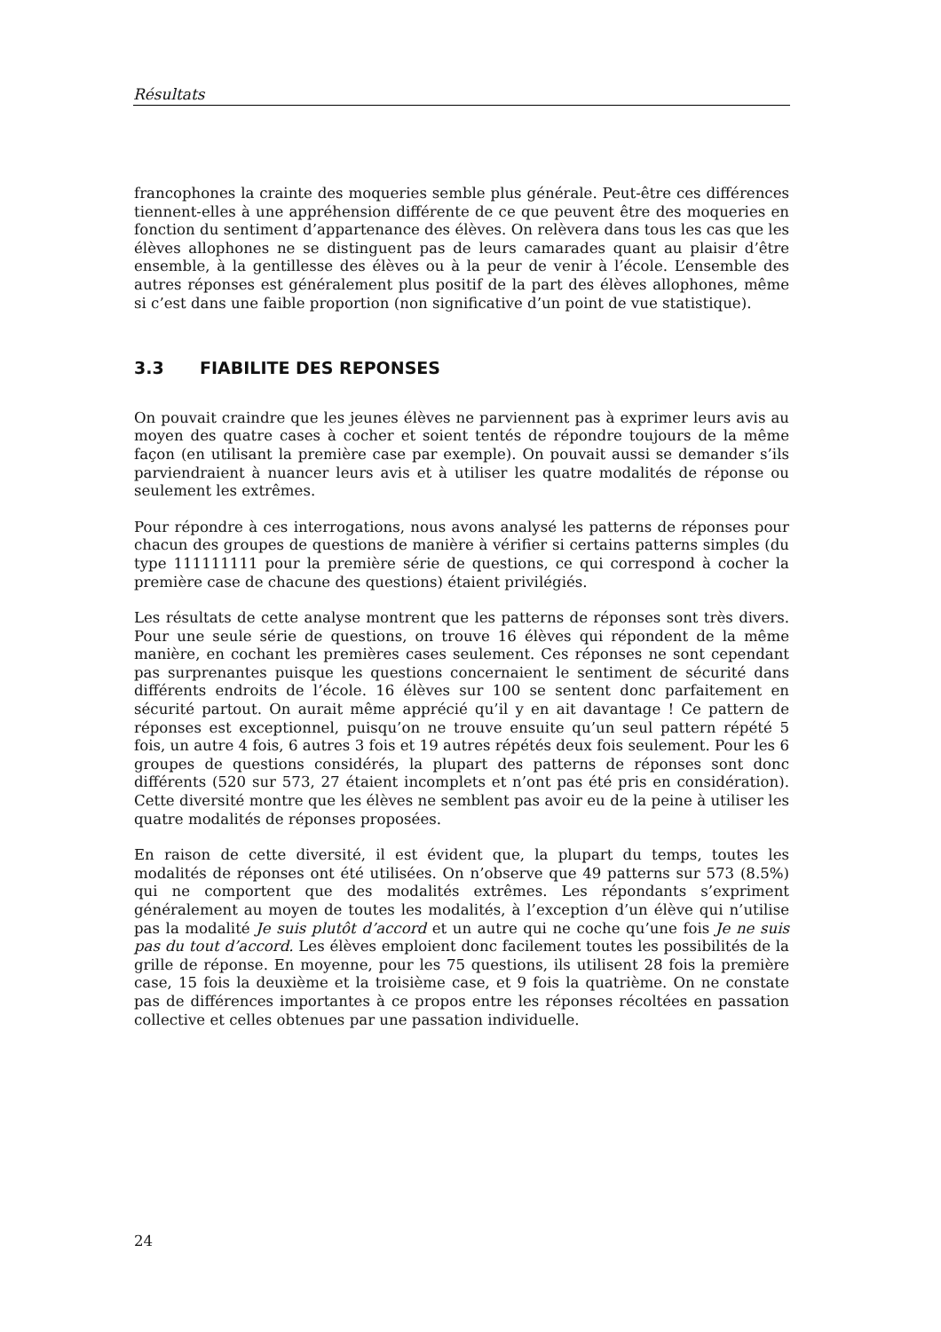Résultats
francophones la crainte des moqueries semble plus générale. Peut-être ces différences tiennent-elles à une appréhension différente de ce que peuvent être des moqueries en fonction du sentiment d’appartenance des élèves. On relèvera dans tous les cas que les élèves allophones ne se distinguent pas de leurs camarades quant au plaisir d’être ensemble, à la gentillesse des élèves ou à la peur de venir à l’école. L’ensemble des autres réponses est généralement plus positif de la part des élèves allophones, même si c’est dans une faible proportion (non significative d’un point de vue statistique).
3.3 FIABILITE DES REPONSES
On pouvait craindre que les jeunes élèves ne parviennent pas à exprimer leurs avis au moyen des quatre cases à cocher et soient tentés de répondre toujours de la même façon (en utilisant la première case par exemple). On pouvait aussi se demander s’ils parviendraient à nuancer leurs avis et à utiliser les quatre modalités de réponse ou seulement les extrêmes.
Pour répondre à ces interrogations, nous avons analysé les patterns de réponses pour chacun des groupes de questions de manière à vérifier si certains patterns simples (du type 111111111 pour la première série de questions, ce qui correspond à cocher la première case de chacune des questions) étaient privilégiés.
Les résultats de cette analyse montrent que les patterns de réponses sont très divers. Pour une seule série de questions, on trouve 16 élèves qui répondent de la même manière, en cochant les premières cases seulement. Ces réponses ne sont cependant pas surprenantes puisque les questions concernaient le sentiment de sécurité dans différents endroits de l’école. 16 élèves sur 100 se sentent donc parfaitement en sécurité partout. On aurait même apprécié qu’il y en ait davantage ! Ce pattern de réponses est exceptionnel, puisqu’on ne trouve ensuite qu’un seul pattern répété 5 fois, un autre 4 fois, 6 autres 3 fois et 19 autres répétés deux fois seulement. Pour les 6 groupes de questions considérés, la plupart des patterns de réponses sont donc différents (520 sur 573, 27 étaient incomplets et n’ont pas été pris en considération). Cette diversité montre que les élèves ne semblent pas avoir eu de la peine à utiliser les quatre modalités de réponses proposées.
En raison de cette diversité, il est évident que, la plupart du temps, toutes les modalités de réponses ont été utilisées. On n’observe que 49 patterns sur 573 (8.5%) qui ne comportent que des modalités extrêmes. Les répondants s’expriment généralement au moyen de toutes les modalités, à l’exception d’un élève qui n’utilise pas la modalité Je suis plutôt d’accord et un autre qui ne coche qu’une fois Je ne suis pas du tout d’accord. Les élèves emploient donc facilement toutes les possibilités de la grille de réponse. En moyenne, pour les 75 questions, ils utilisent 28 fois la première case, 15 fois la deuxième et la troisième case, et 9 fois la quatrième. On ne constate pas de différences importantes à ce propos entre les réponses récoltées en passation collective et celles obtenues par une passation individuelle.
24